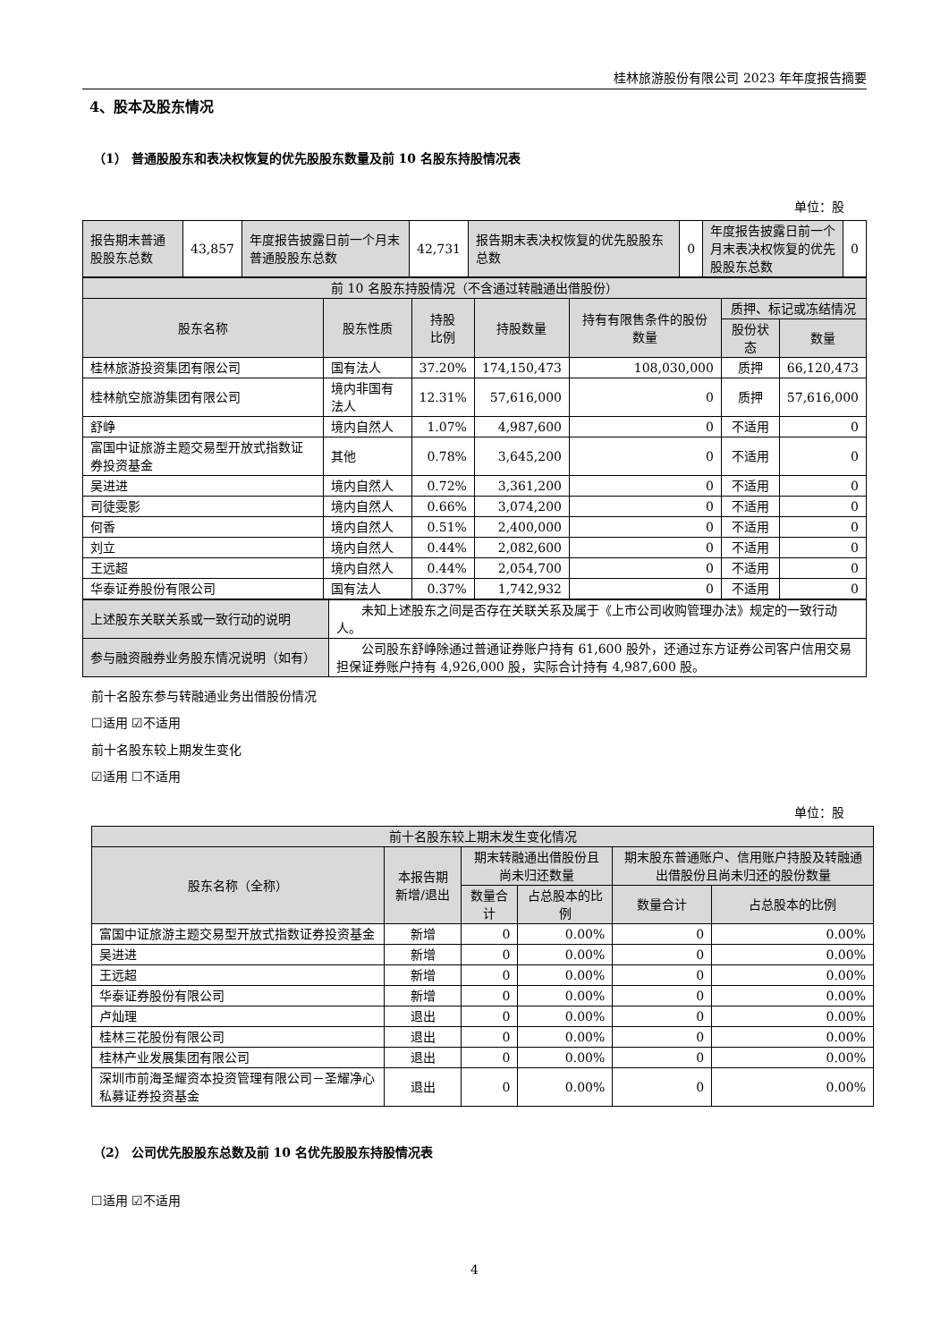桂林旅游股份有限公司 2023 年年度报告摘要
4、股本及股东情况
（1） 普通股股东和表决权恢复的优先股股东数量及前 10 名股东持股情况表
单位：股
| 报告期末普通股股东总数 | 43,857 | 年度报告披露日前一个月末普通股股东总数 | 42,731 | 报告期末表决权恢复的优先股股东总数 | 0 | 年度报告披露日前一个月末表决权恢复的优先股股东总数 | 0 |
| 前 10 名股东持股情况（不含通过转融通出借股份） | | | | | | |
| --- | --- | --- | --- | --- | --- | --- |
| 股东名称 | 股东性质 | 持股 比例 | 持股数量 | 持有有限售条件的股份数量 | 质押、标记或冻结情况 | |
| | | | | | 股份状态 | 数量 |
| 桂林旅游投资集团有限公司 | 国有法人 | 37.20% | 174,150,473 | 108,030,000 | 质押 | 66,120,473 |
| 桂林航空旅游集团有限公司 | 境内非国有法人 | 12.31% | 57,616,000 | 0 | 质押 | 57,616,000 |
| 舒峥 | 境内自然人 | 1.07% | 4,987,600 | 0 | 不适用 | 0 |
| 富国中证旅游主题交易型开放式指数证券投资基金 | 其他 | 0.78% | 3,645,200 | 0 | 不适用 | 0 |
| 吴进进 | 境内自然人 | 0.72% | 3,361,200 | 0 | 不适用 | 0 |
| 司徒雯影 | 境内自然人 | 0.66% | 3,074,200 | 0 | 不适用 | 0 |
| 何香 | 境内自然人 | 0.51% | 2,400,000 | 0 | 不适用 | 0 |
| 刘立 | 境内自然人 | 0.44% | 2,082,600 | 0 | 不适用 | 0 |
| 王远超 | 境内自然人 | 0.44% | 2,054,700 | 0 | 不适用 | 0 |
| 华泰证券股份有限公司 | 国有法人 | 0.37% | 1,742,932 | 0 | 不适用 | 0 |
| 上述股东关联关系或一致行动的说明 | 未知上述股东之间是否存在关联关系及属于《上市公司收购管理办法》规定的一致行动人。 |
| 参与融资融券业务股东情况说明（如有） | 公司股东舒峥除通过普通证券账户持有 61,600 股外，还通过东方证券公司客户信用交易担保证券账户持有 4,926,000 股，实际合计持有 4,987,600 股。 |
前十名股东参与转融通业务出借股份情况
☐适用 ☑不适用
前十名股东较上期发生变化
☑适用 ☐不适用
单位：股
| 前十名股东较上期末发生变化情况 | | | | | |
| --- | --- | --- | --- | --- | --- |
| 股东名称（全称） | 本报告期新增/退出 | 期末转融通出借股份且尚未归还数量 | | 期末股东普通账户、信用账户持股及转融通出借股份且尚未归还的股份数量 | |
| | | 数量合计 | 占总股本的比例 | 数量合计 | 占总股本的比例 |
| 富国中证旅游主题交易型开放式指数证券投资基金 | 新增 | 0 | 0.00% | 0 | 0.00% |
| 吴进进 | 新增 | 0 | 0.00% | 0 | 0.00% |
| 王远超 | 新增 | 0 | 0.00% | 0 | 0.00% |
| 华泰证券股份有限公司 | 新增 | 0 | 0.00% | 0 | 0.00% |
| 卢灿理 | 退出 | 0 | 0.00% | 0 | 0.00% |
| 桂林三花股份有限公司 | 退出 | 0 | 0.00% | 0 | 0.00% |
| 桂林产业发展集团有限公司 | 退出 | 0 | 0.00% | 0 | 0.00% |
| 深圳市前海圣耀资本投资管理有限公司－圣耀净心私募证券投资基金 | 退出 | 0 | 0.00% | 0 | 0.00% |
（2） 公司优先股股东总数及前 10 名优先股股东持股情况表
☐适用 ☑不适用
4